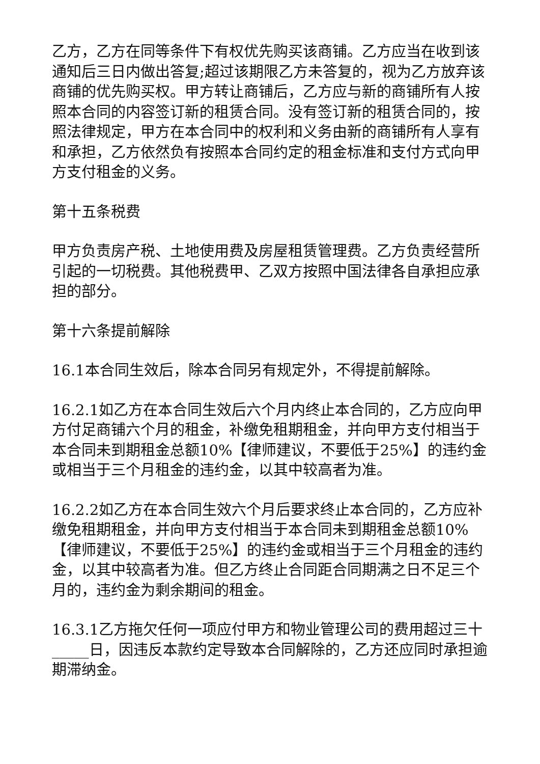乙方，乙方在同等条件下有权优先购买该商铺。乙方应当在收到该通知后三日内做出答复;超过该期限乙方未答复的，视为乙方放弃该商铺的优先购买权。甲方转让商铺后，乙方应与新的商铺所有人按照本合同的内容签订新的租赁合同。没有签订新的租赁合同的，按照法律规定，甲方在本合同中的权利和义务由新的商铺所有人享有和承担，乙方依然负有按照本合同约定的租金标准和支付方式向甲方支付租金的义务。
第十五条税费
甲方负责房产税、土地使用费及房屋租赁管理费。乙方负责经营所引起的一切税费。其他税费甲、乙双方按照中国法律各自承担应承担的部分。
第十六条提前解除
16.1本合同生效后，除本合同另有规定外，不得提前解除。
16.2.1如乙方在本合同生效后六个月内终止本合同的，乙方应向甲方付足商铺六个月的租金，补缴免租期租金，并向甲方支付相当于本合同未到期租金总额10%【律师建议，不要低于25%】的违约金或相当于三个月租金的违约金，以其中较高者为准。
16.2.2如乙方在本合同生效六个月后要求终止本合同的，乙方应补缴免租期租金，并向甲方支付相当于本合同未到期租金总额10%【律师建议，不要低于25%】的违约金或相当于三个月租金的违约金，以其中较高者为准。但乙方终止合同距合同期满之日不足三个月的，违约金为剩余期间的租金。
16.3.1乙方拖欠任何一项应付甲方和物业管理公司的费用超过三十_____日，因违反本款约定导致本合同解除的，乙方还应同时承担逾期滞纳金。